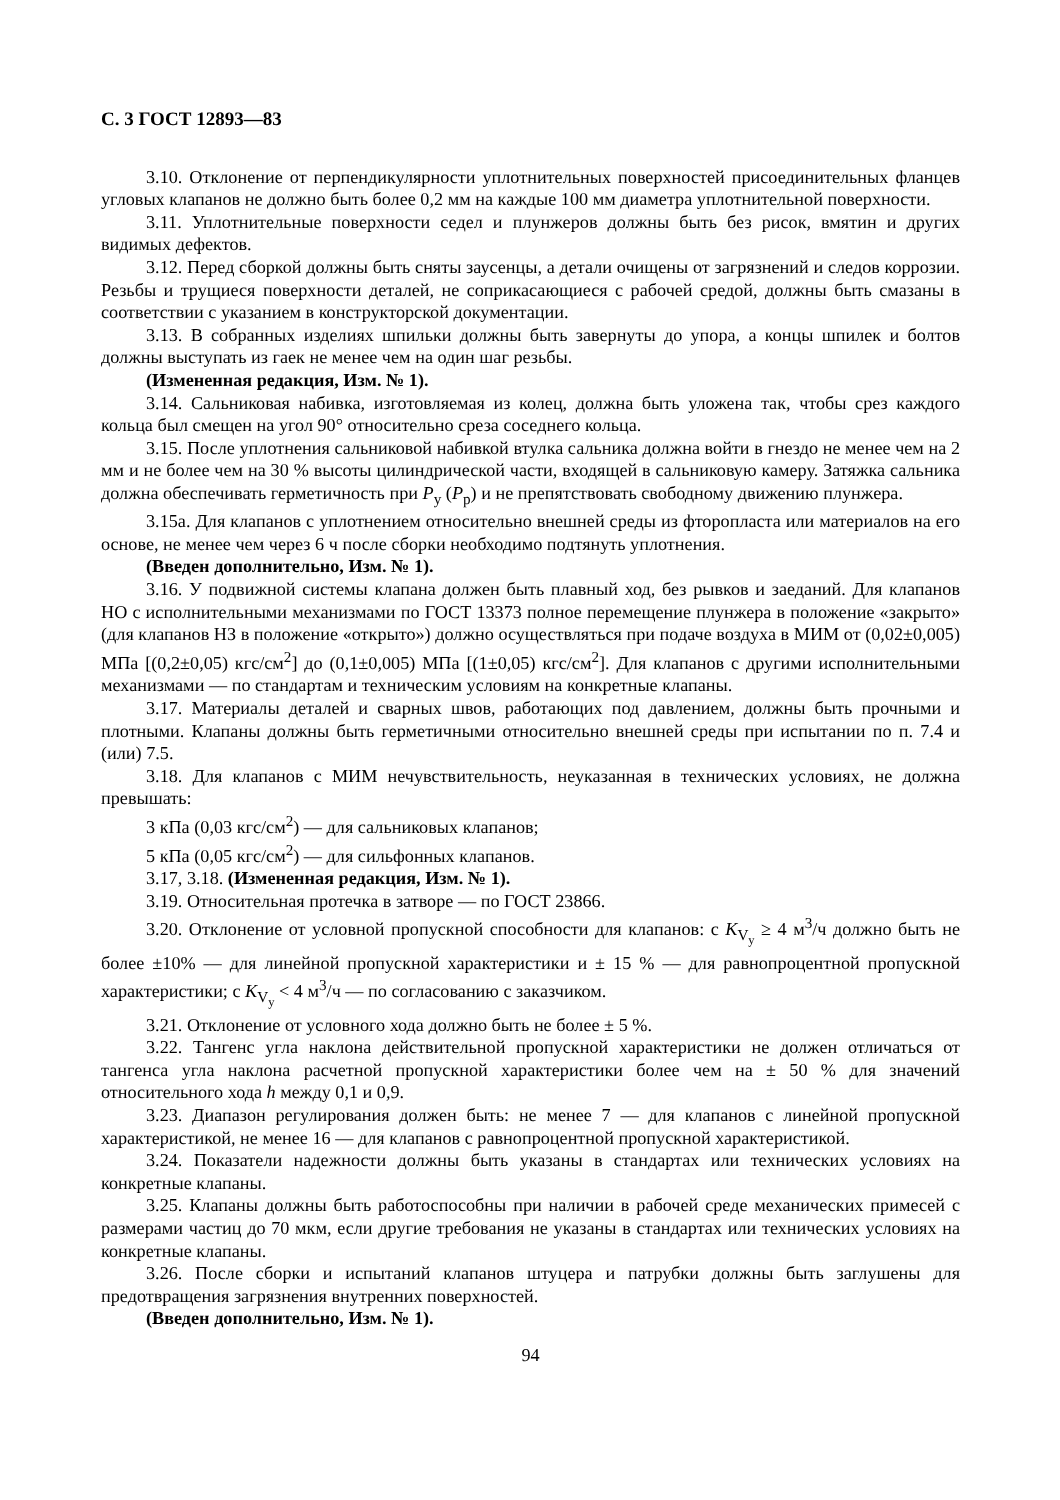С. 3 ГОСТ 12893—83
3.10. Отклонение от перпендикулярности уплотнительных поверхностей присоединительных фланцев угловых клапанов не должно быть более 0,2 мм на каждые 100 мм диаметра уплотнительной поверхности.
3.11. Уплотнительные поверхности седел и плунжеров должны быть без рисок, вмятин и других видимых дефектов.
3.12. Перед сборкой должны быть сняты заусенцы, а детали очищены от загрязнений и следов коррозии. Резьбы и трущиеся поверхности деталей, не соприкасающиеся с рабочей средой, должны быть смазаны в соответствии с указанием в конструкторской документации.
3.13. В собранных изделиях шпильки должны быть завернуты до упора, а концы шпилек и болтов должны выступать из гаек не менее чем на один шаг резьбы.
(Измененная редакция, Изм. № 1).
3.14. Сальниковая набивка, изготовляемая из колец, должна быть уложена так, чтобы срез каждого кольца был смещен на угол 90° относительно среза соседнего кольца.
3.15. После уплотнения сальниковой набивкой втулка сальника должна войти в гнездо не менее чем на 2 мм и не более чем на 30 % высоты цилиндрической части, входящей в сальниковую камеру. Затяжка сальника должна обеспечивать герметичность при P<sub>у</sub> (P<sub>р</sub>) и не препятствовать свободному движению плунжера.
3.15а. Для клапанов с уплотнением относительно внешней среды из фторопласта или материалов на его основе, не менее чем через 6 ч после сборки необходимо подтянуть уплотнения.
(Введен дополнительно, Изм. № 1).
3.16. У подвижной системы клапана должен быть плавный ход, без рывков и заеданий. Для клапанов НО с исполнительными механизмами по ГОСТ 13373 полное перемещение плунжера в положение «закрыто» (для клапанов НЗ в положение «открыто») должно осуществляться при подаче воздуха в МИМ от (0,02±0,005) МПа [(0,2±0,05) кгс/см<sup>2</sup>] до (0,1±0,005) МПа [(1±0,05) кгс/см<sup>2</sup>]. Для клапанов с другими исполнительными механизмами — по стандартам и техническим условиям на конкретные клапаны.
3.17. Материалы деталей и сварных швов, работающих под давлением, должны быть прочными и плотными. Клапаны должны быть герметичными относительно внешней среды при испытании по п. 7.4 и (или) 7.5.
3.18. Для клапанов с МИМ нечувствительность, неуказанная в технических условиях, не должна превышать:
3 кПа (0,03 кгс/см<sup>2</sup>) — для сальниковых клапанов;
5 кПа (0,05 кгс/см<sup>2</sup>) — для сильфонных клапанов.
3.17, 3.18. (Измененная редакция, Изм. № 1).
3.19. Относительная протечка в затворе — по ГОСТ 23866.
3.20. Отклонение от условной пропускной способности для клапанов: с K<sub>V<sub>у</sub></sub> ≥ 4 м<sup>3</sup>/ч должно быть не более ±10% — для линейной пропускной характеристики и ± 15 % — для равнопроцентной пропускной характеристики; с K<sub>V<sub>у</sub></sub> < 4 м<sup>3</sup>/ч — по согласованию с заказчиком.
3.21. Отклонение от условного хода должно быть не более ± 5 %.
3.22. Тангенс угла наклона действительной пропускной характеристики не должен отличаться от тангенса угла наклона расчетной пропускной характеристики более чем на ± 50 % для значений относительного хода h между 0,1 и 0,9.
3.23. Диапазон регулирования должен быть: не менее 7 — для клапанов с линейной пропускной характеристикой, не менее 16 — для клапанов с равнопроцентной пропускной характеристикой.
3.24. Показатели надежности должны быть указаны в стандартах или технических условиях на конкретные клапаны.
3.25. Клапаны должны быть работоспособны при наличии в рабочей среде механических примесей с размерами частиц до 70 мкм, если другие требования не указаны в стандартах или технических условиях на конкретные клапаны.
3.26. После сборки и испытаний клапанов штуцера и патрубки должны быть заглушены для предотвращения загрязнения внутренних поверхностей.
(Введен дополнительно, Изм. № 1).
94